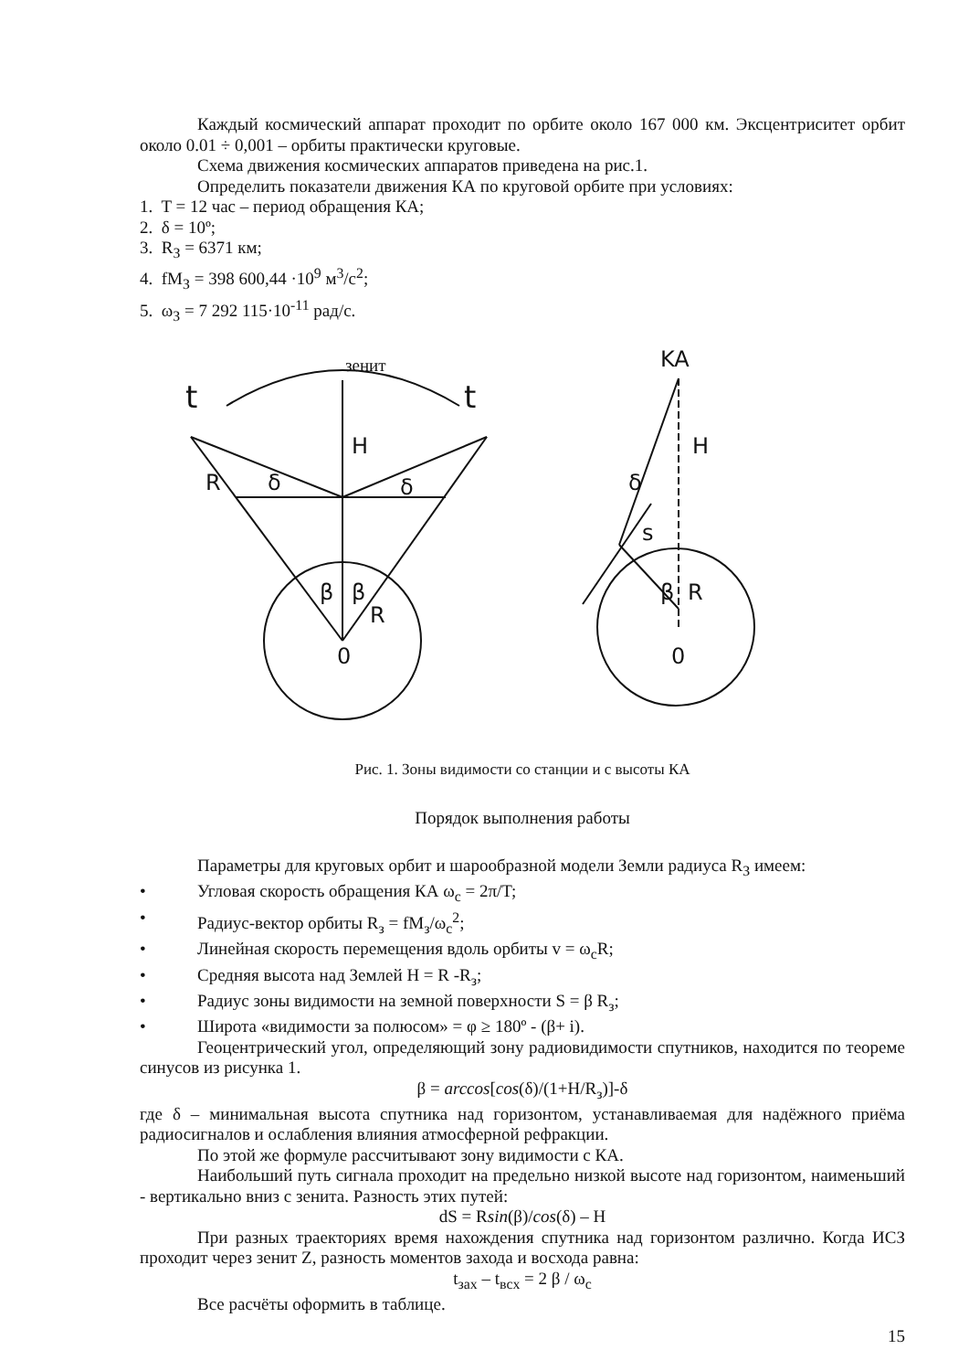Каждый космический аппарат проходит по орбите около 167 000 км. Эксцентриситет орбит около 0.01 ÷ 0,001 – орбиты практически круговые.
Схема движения космических аппаратов приведена на рис.1.
Определить показатели движения КА по круговой орбите при условиях:
1. T = 12 час – период обращения КА;
2. δ = 10º;
3. R<sub>З</sub> = 6371 км;
4. fM<sub>З</sub> = 398 600,44 ·10<sup>9</sup> м<sup>3</sup>/с<sup>2</sup>;
5. ω<sub>З</sub> = 7 292 115·10<sup>-11</sup> рад/с.
зенит
t
t
H
R
δ
δ
β
β
R
0
KA
H
δ
s
β
R
0
Рис. 1. Зоны видимости со станции и с высоты КА
Порядок выполнения работы
Параметры для круговых орбит и шарообразной модели Земли радиуса R<sub>З</sub> имеем:
• Угловая скорость обращения КА ω<sub>c</sub> = 2π/T;
• Радиус-вектор орбиты R<sub>з</sub> = fM<sub>з</sub>/ω<sub>c</sub><sup>2</sup>;
• Линейная скорость перемещения вдоль орбиты v = ω<sub>c</sub>R;
• Средняя высота над Землей H = R -R<sub>з</sub>;
• Радиус зоны видимости на земной поверхности S = β R<sub>з</sub>;
• Широта «видимости за полюсом» = φ ≥ 180º - (β+ i).
Геоцентрический угол, определяющий зону радиовидимости спутников, находится по теореме синусов из рисунка 1.
β = arccos[cos(δ)/(1+H/R<sub>з</sub>)]-δ
где δ – минимальная высота спутника над горизонтом, устанавливаемая для надёжного приёма радиосигналов и ослабления влияния атмосферной рефракции.
По этой же формуле рассчитывают зону видимости с КА.
Наибольший путь сигнала проходит на предельно низкой высоте над горизонтом, наименьший - вертикально вниз с зенита. Разность этих путей:
dS = Rsin(β)/cos(δ) – H
При разных траекториях время нахождения спутника над горизонтом различно. Когда ИСЗ проходит через зенит Z, разность моментов захода и восхода равна:
t<sub>зах</sub> – t<sub>вcх</sub> = 2 β / ω<sub>c</sub>
Все расчёты оформить в таблице.
15